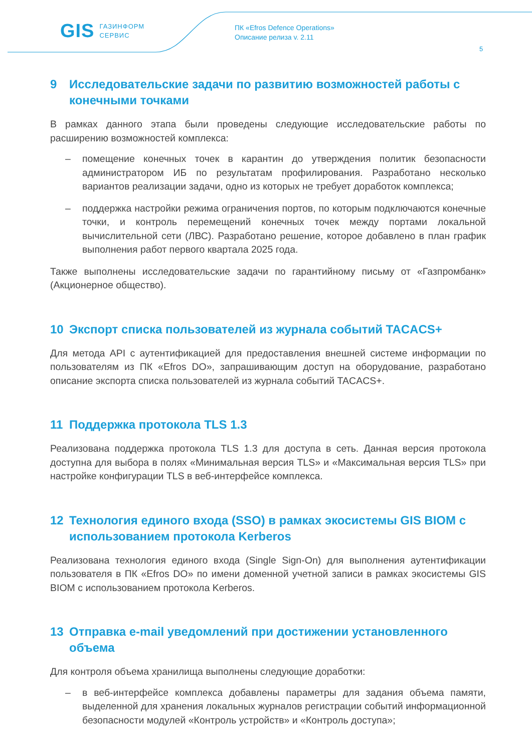GIS ГАЗИНФОРМ
СЕРВИС
ПК «Efros Defence Operations»
Описание релиза v. 2.11
5
9 Исследовательские задачи по развитию возможностей работы с конечными точками
В рамках данного этапа были проведены следующие исследовательские работы по расширению возможностей комплекса:
– помещение конечных точек в карантин до утверждения политик безопасности администратором ИБ по результатам профилирования. Разработано несколько вариантов реализации задачи, одно из которых не требует доработок комплекса;
– поддержка настройки режима ограничения портов, по которым подключаются конечные точки, и контроль перемещений конечных точек между портами локальной вычислительной сети (ЛВС). Разработано решение, которое добавлено в план график выполнения работ первого квартала 2025 года.
Также выполнены исследовательские задачи по гарантийному письму от «Газпромбанк» (Акционерное общество).
10 Экспорт списка пользователей из журнала событий TACACS+
Для метода API с аутентификацией для предоставления внешней системе информации по пользователям из ПК «Efros DO», запрашивающим доступ на оборудование, разработано описание экспорта списка пользователей из журнала событий TACACS+.
11 Поддержка протокола TLS 1.3
Реализована поддержка протокола TLS 1.3 для доступа в сеть. Данная версия протокола доступна для выбора в полях «Минимальная версия TLS» и «Максимальная версия TLS» при настройке конфигурации TLS в веб-интерфейсе комплекса.
12 Технология единого входа (SSO) в рамках экосистемы GIS BIOM с использованием протокола Kerberos
Реализована технология единого входа (Single Sign-On) для выполнения аутентификации пользователя в ПК «Efros DO» по имени доменной учетной записи в рамках экосистемы GIS BIOM с использованием протокола Kerberos.
13 Отправка e-mail уведомлений при достижении установленного объема
Для контроля объема хранилища выполнены следующие доработки:
– в веб-интерфейсе комплекса добавлены параметры для задания объема памяти, выделенной для хранения локальных журналов регистрации событий информационной безопасности модулей «Контроль устройств» и «Контроль доступа»;